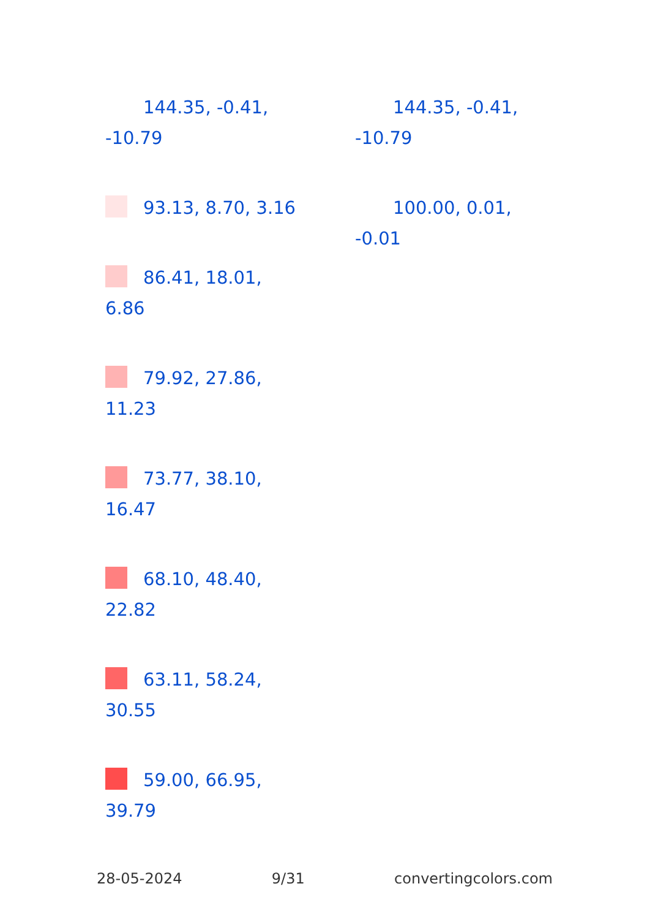144.35, -0.41, -10.79
93.13, 8.70, 3.16
86.41, 18.01, 6.86
79.92, 27.86, 11.23
73.77, 38.10, 16.47
68.10, 48.40, 22.82
63.11, 58.24, 30.55
59.00, 66.95, 39.79
144.35, -0.41, -10.79
100.00, 0.01, -0.01
28-05-2024 9/31 convertingcolors.com